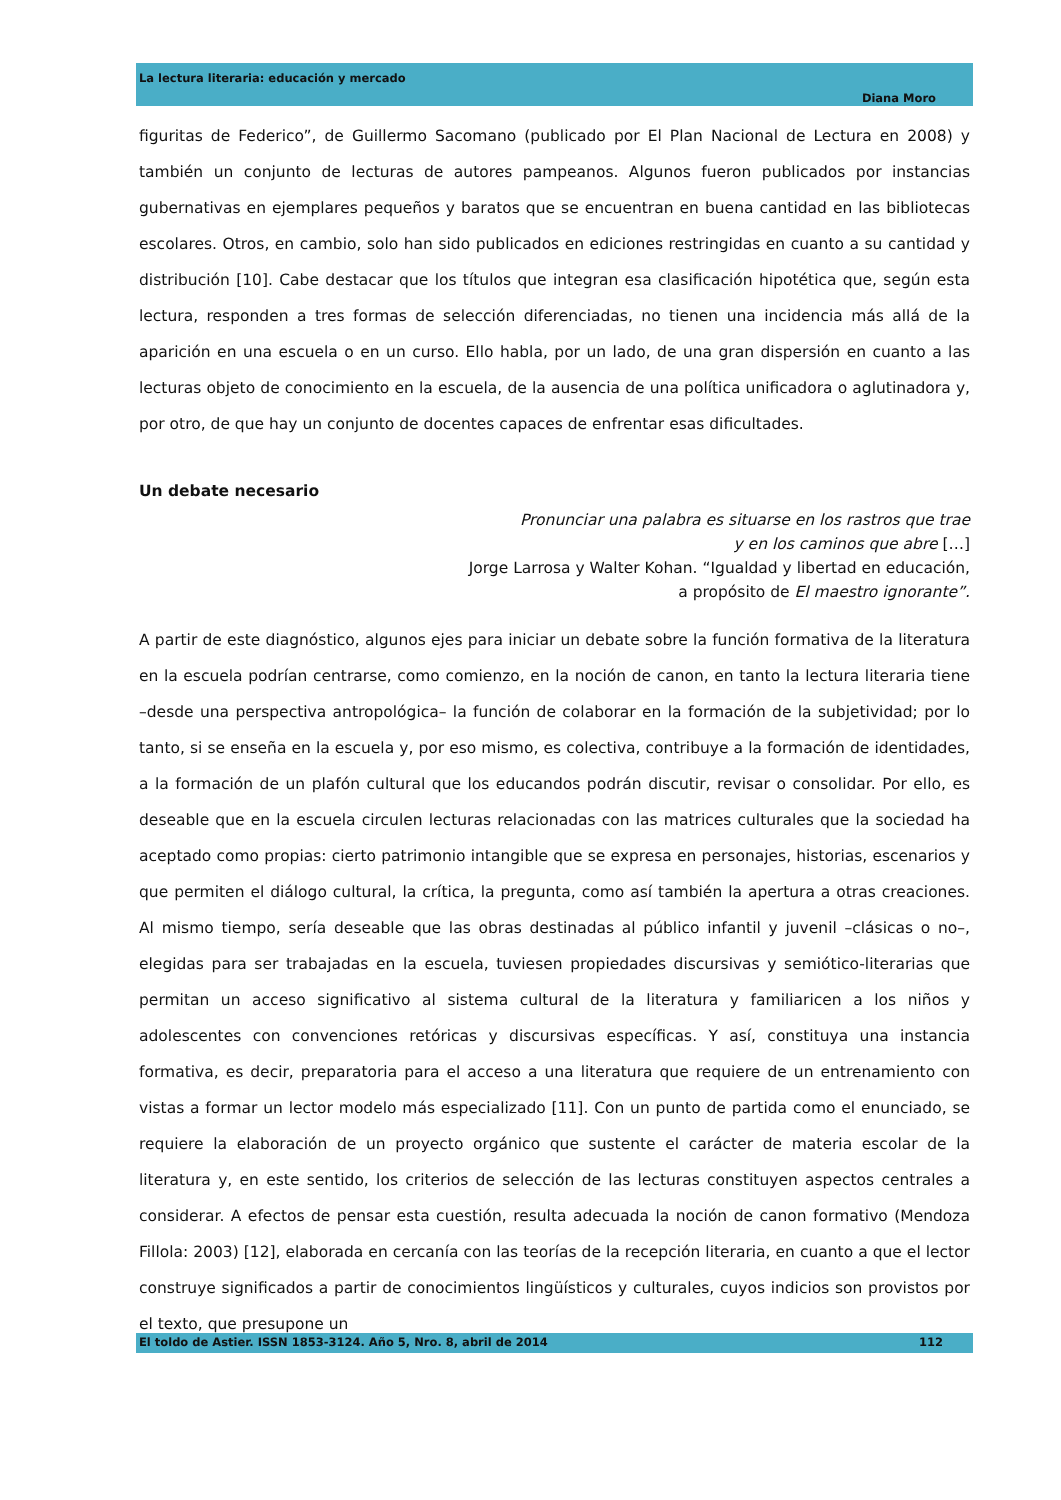La lectura literaria: educación y mercado
Diana Moro
figuritas de Federico”, de Guillermo Sacomano (publicado por El Plan Nacional de Lectura en 2008) y también un conjunto de lecturas de autores pampeanos. Algunos fueron publicados por instancias gubernativas en ejemplares pequeños y baratos que se encuentran en buena cantidad en las bibliotecas escolares. Otros, en cambio, solo han sido publicados en ediciones restringidas en cuanto a su cantidad y distribución [10]. Cabe destacar que los títulos que integran esa clasificación hipotética que, según esta lectura, responden a tres formas de selección diferenciadas, no tienen una incidencia más allá de la aparición en una escuela o en un curso. Ello habla, por un lado, de una gran dispersión en cuanto a las lecturas objeto de conocimiento en la escuela, de la ausencia de una política unificadora o aglutinadora y, por otro, de que hay un conjunto de docentes capaces de enfrentar esas dificultades.
Un debate necesario
Pronunciar una palabra es situarse en los rastros que trae
y en los caminos que abre […]
Jorge Larrosa y Walter Kohan. “Igualdad y libertad en educación,
a propósito de El maestro ignorante”.
A partir de este diagnóstico, algunos ejes para iniciar un debate sobre la función formativa de la literatura en la escuela podrían centrarse, como comienzo, en la noción de canon, en tanto la lectura literaria tiene –desde una perspectiva antropológica– la función de colaborar en la formación de la subjetividad; por lo tanto, si se enseña en la escuela y, por eso mismo, es colectiva, contribuye a la formación de identidades, a la formación de un plafón cultural que los educandos podrán discutir, revisar o consolidar. Por ello, es deseable que en la escuela circulen lecturas relacionadas con las matrices culturales que la sociedad ha aceptado como propias: cierto patrimonio intangible que se expresa en personajes, historias, escenarios y que permiten el diálogo cultural, la crítica, la pregunta, como así también la apertura a otras creaciones. Al mismo tiempo, sería deseable que las obras destinadas al público infantil y juvenil –clásicas o no–, elegidas para ser trabajadas en la escuela, tuviesen propiedades discursivas y semiótico-literarias que permitan un acceso significativo al sistema cultural de la literatura y familiaricen a los niños y adolescentes con convenciones retóricas y discursivas específicas. Y así, constituya una instancia formativa, es decir, preparatoria para el acceso a una literatura que requiere de un entrenamiento con vistas a formar un lector modelo más especializado [11]. Con un punto de partida como el enunciado, se requiere la elaboración de un proyecto orgánico que sustente el carácter de materia escolar de la literatura y, en este sentido, los criterios de selección de las lecturas constituyen aspectos centrales a considerar. A efectos de pensar esta cuestión, resulta adecuada la noción de canon formativo (Mendoza Fillola: 2003) [12], elaborada en cercanía con las teorías de la recepción literaria, en cuanto a que el lector construye significados a partir de conocimientos lingüísticos y culturales, cuyos indicios son provistos por el texto, que presupone un
El toldo de Astier. ISSN 1853-3124. Año 5, Nro. 8, abril de 2014 112